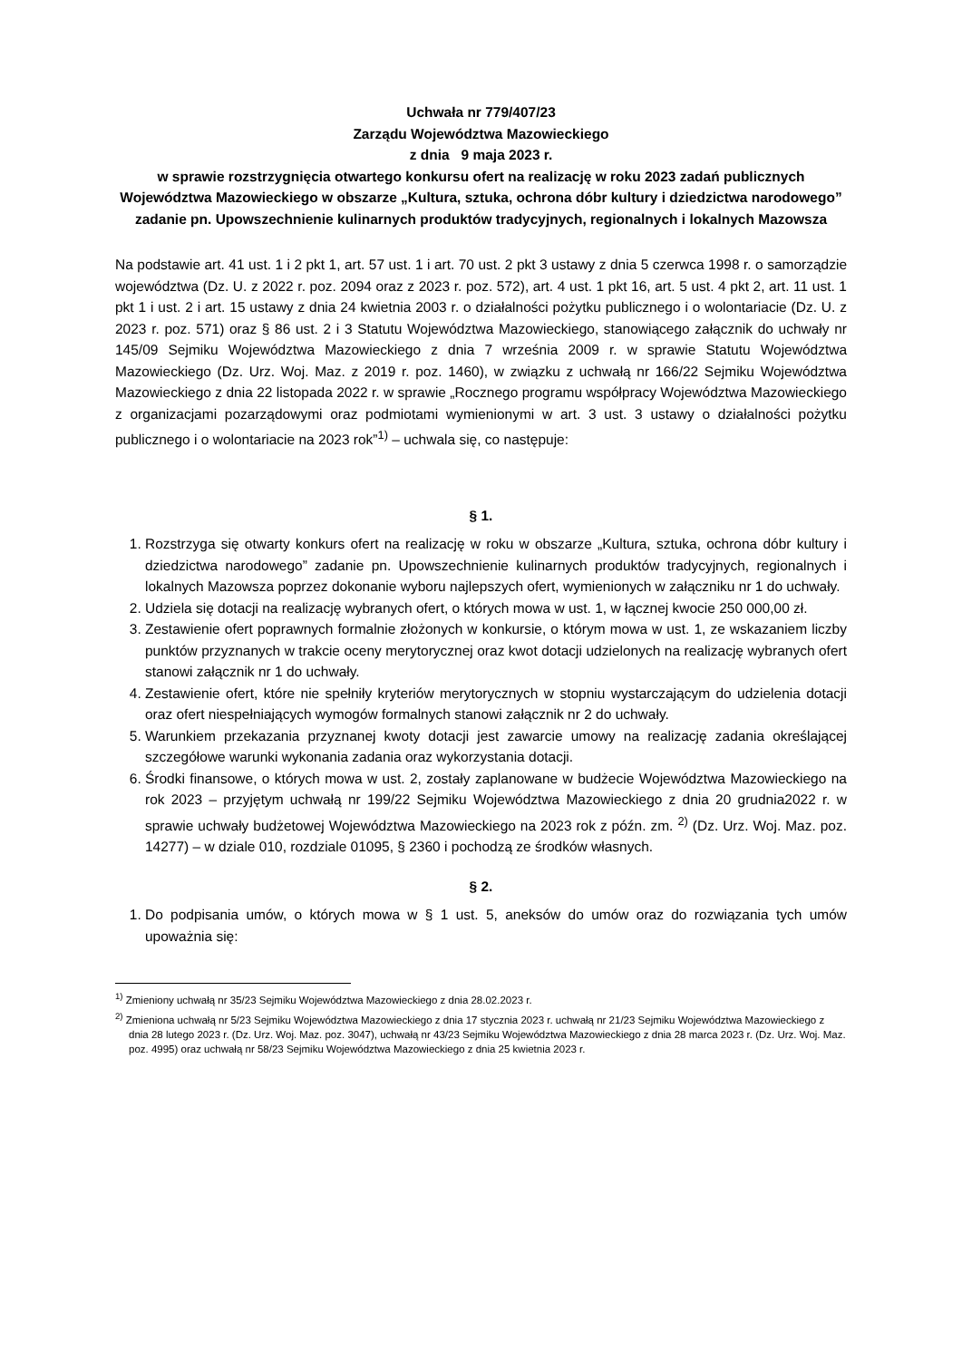Uchwała nr 779/407/23
Zarządu Województwa Mazowieckiego
z dnia 9 maja 2023 r.
w sprawie rozstrzygnięcia otwartego konkursu ofert na realizację w roku 2023 zadań publicznych Województwa Mazowieckiego w obszarze „Kultura, sztuka, ochrona dóbr kultury i dziedzictwa narodowego” zadanie pn. Upowszechnienie kulinarnych produktów tradycyjnych, regionalnych i lokalnych Mazowsza
Na podstawie art. 41 ust. 1 i 2 pkt 1, art. 57 ust. 1 i art. 70 ust. 2 pkt 3 ustawy z dnia 5 czerwca 1998 r. o samorządzie województwa (Dz. U. z 2022 r. poz. 2094 oraz z 2023 r. poz. 572), art. 4 ust. 1 pkt 16, art. 5 ust. 4 pkt 2, art. 11 ust. 1 pkt 1 i ust. 2 i art. 15 ustawy z dnia 24 kwietnia 2003 r. o działalności pożytku publicznego i o wolontariacie (Dz. U. z 2023 r. poz. 571) oraz § 86 ust. 2 i 3 Statutu Województwa Mazowieckiego, stanowiącego załącznik do uchwały nr 145/09 Sejmiku Województwa Mazowieckiego z dnia 7 września 2009 r. w sprawie Statutu Województwa Mazowieckiego (Dz. Urz. Woj. Maz. z 2019 r. poz. 1460), w związku z uchwałą nr 166/22 Sejmiku Województwa Mazowieckiego z dnia 22 listopada 2022 r. w sprawie „Rocznego programu współpracy Województwa Mazowieckiego z organizacjami pozarządowymi oraz podmiotami wymienionymi w art. 3 ust. 3 ustawy o działalności pożytku publicznego i o wolontariacie na 2023 rok”<sup>1)</sup> – uchwala się, co następuje:
§ 1.
1. Rozstrzyga się otwarty konkurs ofert na realizację w roku w obszarze „Kultura, sztuka, ochrona dóbr kultury i dziedzictwa narodowego” zadanie pn. Upowszechnienie kulinarnych produktów tradycyjnych, regionalnych i lokalnych Mazowsza poprzez dokonanie wyboru najlepszych ofert, wymienionych w załączniku nr 1 do uchwały.
2. Udziela się dotacji na realizację wybranych ofert, o których mowa w ust. 1, w łącznej kwocie 250 000,00 zł.
3. Zestawienie ofert poprawnych formalnie złożonych w konkursie, o którym mowa w ust. 1, ze wskazaniem liczby punktów przyznanych w trakcie oceny merytorycznej oraz kwot dotacji udzielonych na realizację wybranych ofert stanowi załącznik nr 1 do uchwały.
4. Zestawienie ofert, które nie spełniły kryteriów merytorycznych w stopniu wystarczającym do udzielenia dotacji oraz ofert niespełniających wymogów formalnych stanowi załącznik nr 2 do uchwały.
5. Warunkiem przekazania przyznanej kwoty dotacji jest zawarcie umowy na realizację zadania określającej szczegółowe warunki wykonania zadania oraz wykorzystania dotacji.
6. Środki finansowe, o których mowa w ust. 2, zostały zaplanowane w budżecie Województwa Mazowieckiego na rok 2023 – przyjętym uchwałą nr 199/22 Sejmiku Województwa Mazowieckiego z dnia 20 grudnia2022 r. w sprawie uchwały budżetowej Województwa Mazowieckiego na 2023 rok z późn. zm. <sup>2)</sup> (Dz. Urz. Woj. Maz. poz. 14277) – w dziale 010, rozdziale 01095, § 2360 i pochodzą ze środków własnych.
§ 2.
1. Do podpisania umów, o których mowa w § 1 ust. 5, aneksów do umów oraz do rozwiązania tych umów upoważnia się:
<sup>1)</sup> Zmieniony uchwałą nr 35/23 Sejmiku Województwa Mazowieckiego z dnia 28.02.2023 r.
<sup>2)</sup> Zmieniona uchwałą nr 5/23 Sejmiku Województwa Mazowieckiego z dnia 17 stycznia 2023 r. uchwałą nr 21/23 Sejmiku Województwa Mazowieckiego z dnia 28 lutego 2023 r. (Dz. Urz. Woj. Maz. poz. 3047), uchwałą nr 43/23 Sejmiku Województwa Mazowieckiego z dnia 28 marca 2023 r. (Dz. Urz. Woj. Maz. poz. 4995) oraz uchwałą nr 58/23 Sejmiku Województwa Mazowieckiego z dnia 25 kwietnia 2023 r.